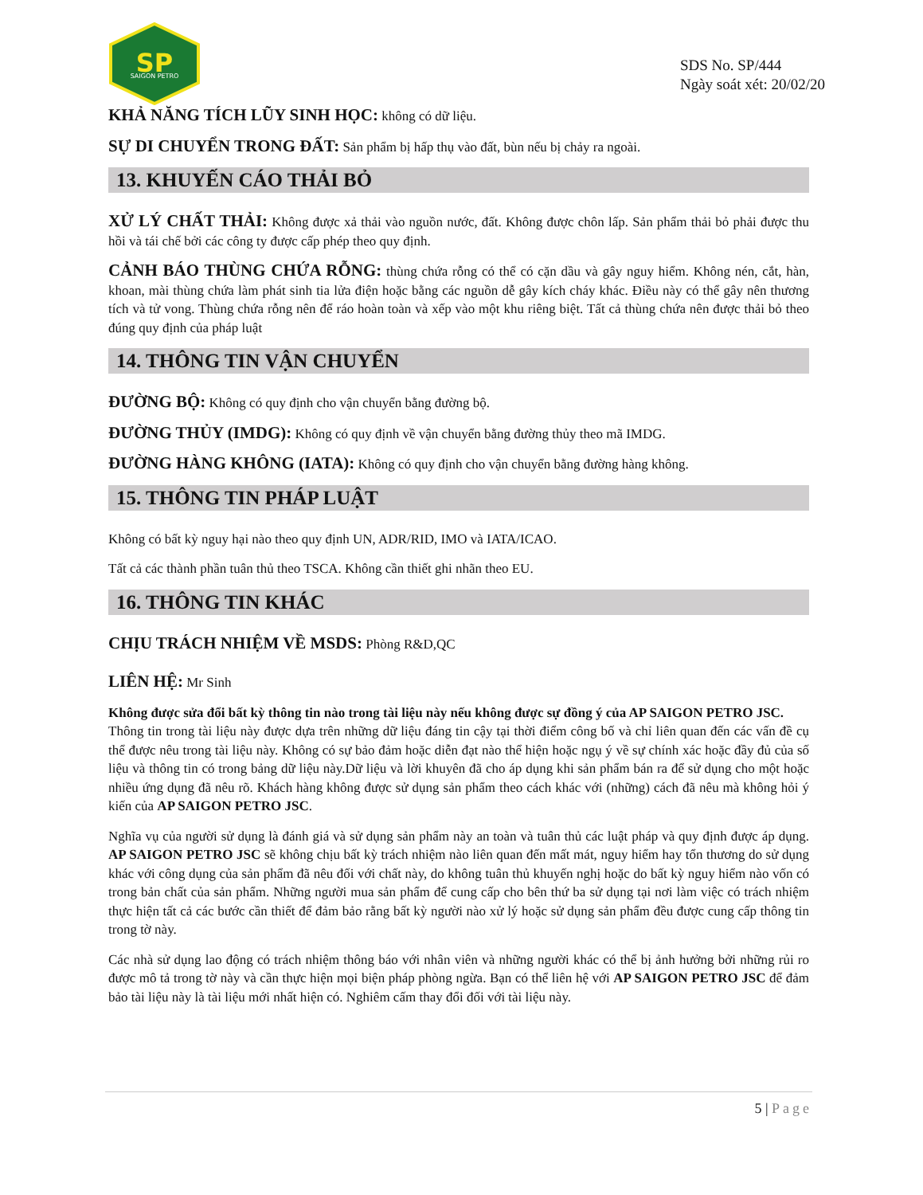SP
SAIGON PETRO
SDS No. SP/444
Ngày soát xét: 20/02/20
KHẢ NĂNG TÍCH LŨY SINH HỌC: không có dữ liệu.
SỰ DI CHUYỂN TRONG ĐẤT: Sản phẩm bị hấp thụ vào đất, bùn nếu bị chảy ra ngoài.
13. KHUYẾN CÁO THẢI BỎ
XỬ LÝ CHẤT THẢI: Không được xả thải vào nguồn nước, đất. Không được chôn lấp. Sản phẩm thải bỏ phải được thu hồi và tái chế bởi các công ty được cấp phép theo quy định.
CẢNH BÁO THÙNG CHỨA RỖNG: thùng chứa rỗng có thể có cặn dầu và gây nguy hiểm. Không nén, cắt, hàn, khoan, mài thùng chứa làm phát sinh tia lửa điện hoặc bằng các nguồn dễ gây kích cháy khác. Điều này có thể gây nên thương tích và tử vong. Thùng chứa rỗng nên để ráo hoàn toàn và xếp vào một khu riêng biệt. Tất cả thùng chứa nên được thải bỏ theo đúng quy định của pháp luật
14. THÔNG TIN VẬN CHUYỂN
ĐƯỜNG BỘ: Không có quy định cho vận chuyển bằng đường bộ.
ĐƯỜNG THỦY (IMDG): Không có quy định về vận chuyển bằng đường thủy theo mã IMDG.
ĐƯỜNG HÀNG KHÔNG (IATA): Không có quy định cho vận chuyển bằng đường hàng không.
15. THÔNG TIN PHÁP LUẬT
Không có bất kỳ nguy hại nào theo quy định UN, ADR/RID, IMO và IATA/ICAO.
Tất cả các thành phần tuân thủ theo TSCA. Không cần thiết ghi nhãn theo EU.
16. THÔNG TIN KHÁC
CHỊU TRÁCH NHIỆM VỀ MSDS: Phòng R&D,QC
LIÊN HỆ: Mr Sinh
Không được sửa đổi bất kỳ thông tin nào trong tài liệu này nếu không được sự đồng ý của AP SAIGON PETRO JSC.
Thông tin trong tài liệu này được dựa trên những dữ liệu đáng tin cậy tại thời điểm công bố và chỉ liên quan đến các vấn đề cụ thể được nêu trong tài liệu này. Không có sự bảo đảm hoặc diễn đạt nào thể hiện hoặc ngụ ý về sự chính xác hoặc đầy đủ của số liệu và thông tin có trong bảng dữ liệu này.Dữ liệu và lời khuyên đã cho áp dụng khi sản phẩm bán ra để sử dụng cho một hoặc nhiều ứng dụng đã nêu rõ. Khách hàng không được sử dụng sản phẩm theo cách khác với (những) cách đã nêu mà không hỏi ý kiến của AP SAIGON PETRO JSC.
Nghĩa vụ của người sử dụng là đánh giá và sử dụng sản phẩm này an toàn và tuân thủ các luật pháp và quy định được áp dụng. AP SAIGON PETRO JSC sẽ không chịu bất kỳ trách nhiệm nào liên quan đến mất mát, nguy hiểm hay tổn thương do sử dụng khác với công dụng của sản phẩm đã nêu đối với chất này, do không tuân thủ khuyến nghị hoặc do bất kỳ nguy hiểm nào vốn có trong bản chất của sản phẩm. Những người mua sản phẩm để cung cấp cho bên thứ ba sử dụng tại nơi làm việc có trách nhiệm thực hiện tất cả các bước cần thiết để đảm bảo rằng bất kỳ người nào xử lý hoặc sử dụng sản phẩm đều được cung cấp thông tin trong tờ này.
Các nhà sử dụng lao động có trách nhiệm thông báo với nhân viên và những người khác có thể bị ảnh hưởng bởi những rủi ro được mô tả trong tờ này và cần thực hiện mọi biện pháp phòng ngừa. Bạn có thể liên hệ với AP SAIGON PETRO JSC để đảm bảo tài liệu này là tài liệu mới nhất hiện có. Nghiêm cấm thay đổi đối với tài liệu này.
5 | Page